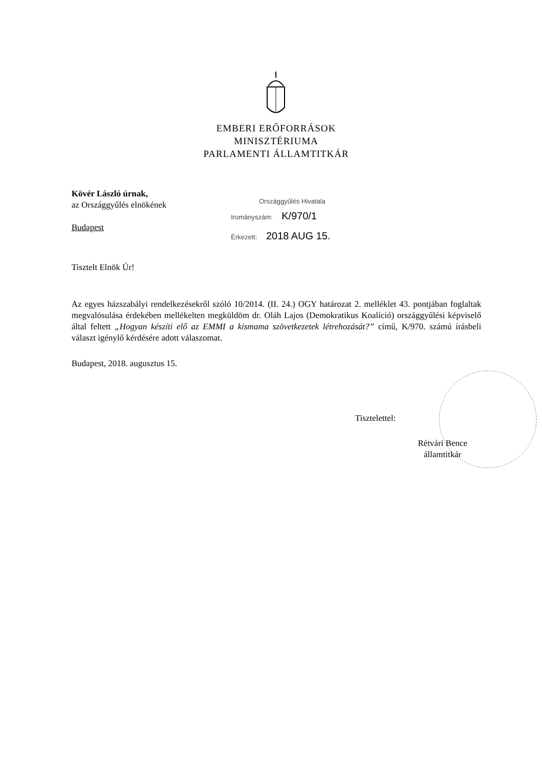EMBERI ERŐFORRÁSOK
MINISZTÉRIUMA
PARLAMENTI ÁLLAMTITKÁR
Kövér László úrnak,
az Országgyűlés elnökének
Budapest
Országgyűlés Hivatala
Irományszám: K/970/1
Érkezett: 2018 AUG 15.
Tisztelt Elnök Úr!
Az egyes házszabályi rendelkezésekről szóló 10/2014. (II. 24.) OGY határozat 2. melléklet 43. pontjában foglaltak megvalósulása érdekében mellékelten megküldöm dr. Oláh Lajos (Demokratikus Koalíció) országgyűlési képviselő által feltett „Hogyan készíti elő az EMMI a kismama szövetkezetek létrehozását?” című, K/970. számú írásbeli választ igénylő kérdésére adott válaszomat.
Budapest, 2018. augusztus 15.
Tisztelettel:
Rétvári Bence
államtitkár